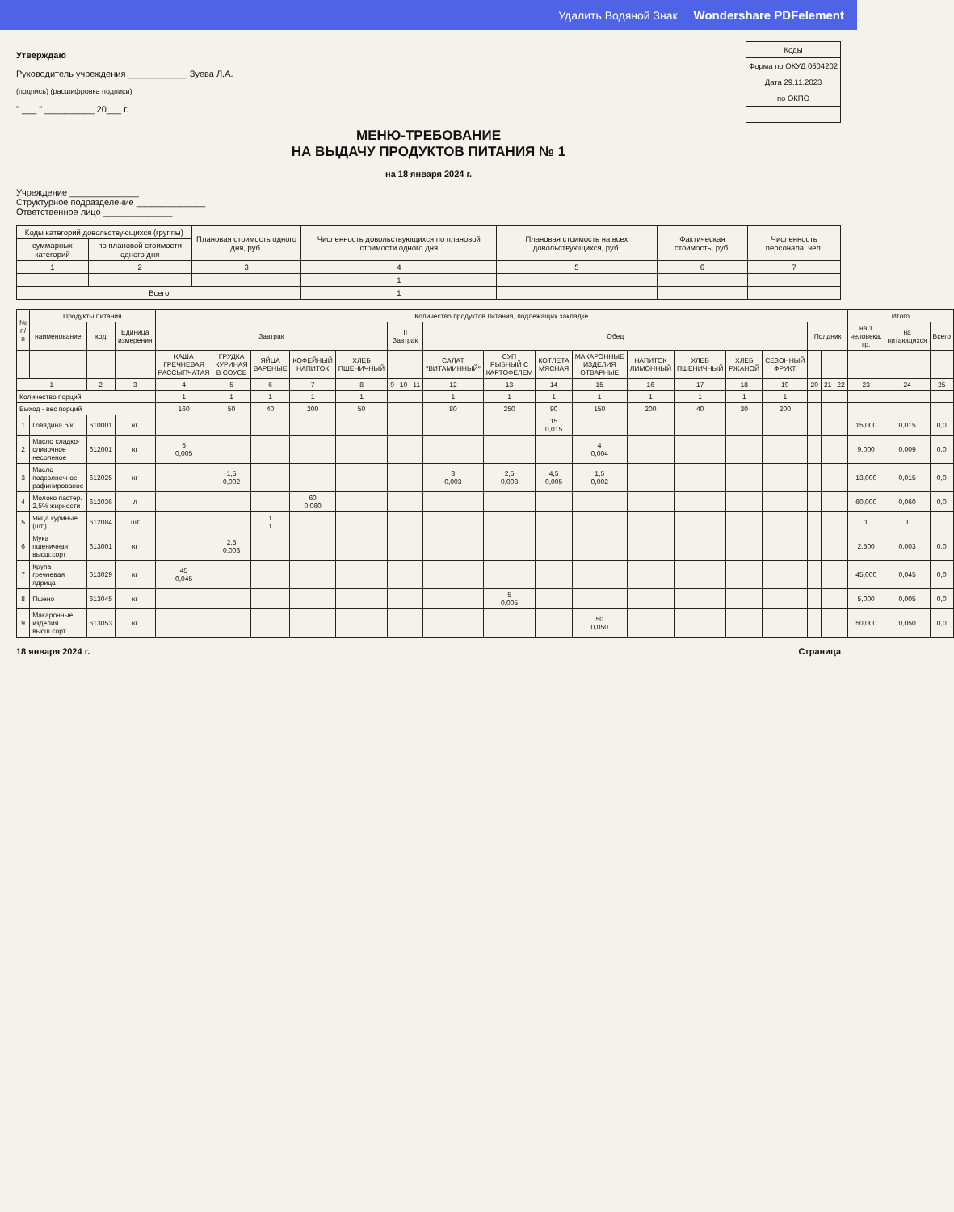Удалить Водяной Знак Wondershare PDFelement
Утверждаю
Руководитель учреждения ____________ Зуева Л.А.
(подпись) (расшифровка подписи)
" ___ " __________ 20___ г.
| Коды |
| --- |
| Форма по ОКУД 0504202 |
| Дата 29.11.2023 |
| по ОКПО |
МЕНЮ-ТРЕБОВАНИЕ
НА ВЫДАЧУ ПРОДУКТОВ ПИТАНИЯ № 1
на 18 января 2024 г.
Учреждение ______________
Структурное подразделение ______________
Ответственное лицо ______________
| Коды категорий довольствующихся (группы) | | Плановая стоимость одного дня, руб. | Численность довольствующихся по плановой стоимости одного дня | Плановая стоимость на всех довольствующихся, руб. | Фактическая стоимость, руб. | Численность персонала, чел. |
| --- | --- | --- | --- | --- | --- | --- |
| суммарных категорий | по плановой стоимости одного дня | | | | | |
| 1 | 2 | 3 | 4 | 5 | 6 | 7 |
| | | | 1 | | | |
| Всего | | | 1 | | | |
| № п/п | Продукты питания | | | Количество продуктов питания, подлежащих закладке | | | | | | | | | | | | | | | | | | | Итого | | |
| --- | --- | --- | --- | --- | --- | --- | --- | --- | --- | --- | --- | --- | --- | --- | --- | --- | --- | --- | --- | --- | --- | --- | --- | --- | --- |
| | наименование | код | Единица измерения | Завтрак | | | | | II Завтрак | | | Обед | | | | | | | | Полдник | | | на 1 человека, гр. | на питающихся | Всего |
| | | | | КАША ГРЕЧНЕВАЯ РАССЫПЧАТАЯ | ГРУДКА КУРИНАЯ В СОУСЕ | ЯЙЦА ВАРЕНЫЕ | КОФЕЙНЫЙ НАПИТОК | ХЛЕБ ПШЕНИЧНЫЙ | | | | САЛАТ "ВИТАМИННЫЙ" | СУП РЫБНЫЙ С КАРТОФЕЛЕМ | КОТЛЕТА МЯСНАЯ | МАКАРОННЫЕ ИЗДЕЛИЯ ОТВАРНЫЕ | НАПИТОК ЛИМОННЫЙ | ХЛЕБ ПШЕНИЧНЫЙ | ХЛЕБ РЖАНОЙ | СЕЗОННЫЙ ФРУКТ | | | | | | |
| 1 | | 2 | 3 | 4 | 5 | 6 | 7 | 8 | 9 | 10 | 11 | 12 | 13 | 14 | 15 | 16 | 17 | 18 | 19 | 20 | 21 | 22 | 23 | 24 | 25 |
| Количество порций | | | | 1 | 1 | 1 | 1 | 1 | | | | 1 | 1 | 1 | 1 | 1 | 1 | 1 | 1 | | | | | | |
| Выход - вес порций | | | | 160 | 50 | 40 | 200 | 50 | | | | 80 | 250 | 90 | 150 | 200 | 40 | 30 | 200 | | | | | | |
| 1 | Говядина б/к | 610001 | кг | | | | | | | | | | | 15 0,015 | | | | | | | | | 15,000 | 0,015 | 0,0 |
| 2 | Масло сладко-сливочное несоленое | 612001 | кг | 5 0,005 | | | | | | | | | | | 4 0,004 | | | | | | | | 9,000 | 0,009 | 0,0 |
| 3 | Масло подсолнечное рафинированое | 612025 | кг | | 1,5 0,002 | | | | | | | 3 0,003 | 2,5 0,003 | 4,5 0,005 | 1,5 0,002 | | | | | | | | 13,000 | 0,015 | 0,0 |
| 4 | Молоко пастер. 2,5% жирности | 612036 | л | | | | 60 0,060 | | | | | | | | | | | | | | | | 60,000 | 0,060 | 0,0 |
| 5 | Яйца куриные (шт.) | 612084 | шт | | | 1 1 | | | | | | | | | | | | | | | | | 1 | 1 | |
| 6 | Мука пшеничная высш.сорт | 613001 | кг | | 2,5 0,003 | | | | | | | | | | | | | | | | | | 2,500 | 0,003 | 0,0 |
| 7 | Крупа гречневая ядрица | 613029 | кг | 45 0,045 | | | | | | | | | | | | | | | | | | | 45,000 | 0,045 | 0,0 |
| 8 | Пшено | 613045 | кг | | | | | | | | | | 5 0,005 | | | | | | | | | | 5,000 | 0,005 | 0,0 |
| 9 | Макаронные изделия высш.сорт | 613053 | кг | | | | | | | | | | | | 50 0,050 | | | | | | | | 50,000 | 0,050 | 0,0 |
18 января 2024 г. Страница